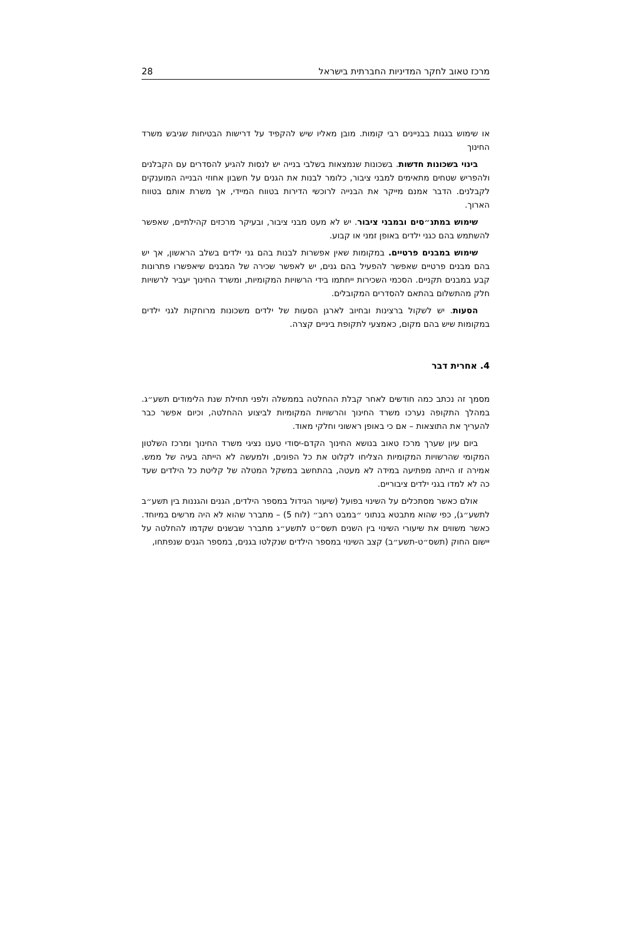מרכז טאוב לחקר המדיניות החברתית בישראל 28
או שימוש בגגות בבניינים רבי קומות. מובן מאליו שיש להקפיד על דרישות הבטיחות שגיבש משרד החינוך
בינוי בשכונות חדשות. בשכונות שנמצאות בשלבי בנייה יש לנסות להגיע להסדרים עם הקבלנים ולהפריש שטחים מתאימים למבני ציבור, כלומר לבנות את הגנים על חשבון אחוזי הבנייה המוענקים לקבלנים. הדבר אמנם מייקר את הבנייה לרוכשי הדירות בטווח המיידי, אך משרת אותם בטווח הארוך.
שימוש במתנ״סים ובמבני ציבור. יש לא מעט מבני ציבור, ובעיקר מרכזים קהילתיים, שאפשר להשתמש בהם כגני ילדים באופן זמני או קבוע.
שימוש במבנים פרטיים. במקומות שאין אפשרות לבנות בהם גני ילדים בשלב הראשון, אך יש בהם מבנים פרטיים שאפשר להפעיל בהם גנים, יש לאפשר שכירה של המבנים שיאפשרו פתרונות קבע במבנים תקניים. הסכמי השכירות ייחתמו בידי הרשויות המקומיות, ומשרד החינוך יעביר לרשויות חלק מהתשלום בהתאם להסדרים המקובלים.
הסעות. יש לשקול ברצינות ובחיוב לארגן הסעות של ילדים משכונות מרוחקות לגני ילדים במקומות שיש בהם מקום, כאמצעי לתקופת ביניים קצרה.
4. אחרית דבר
מסמך זה נכתב כמה חודשים לאחר קבלת ההחלטה בממשלה ולפני תחילת שנת הלימודים תשע״ג. במהלך התקופה נערכו משרד החינוך והרשויות המקומיות לביצוע ההחלטה, וכיום אפשר כבר להעריך את התוצאות – אם כי באופן ראשוני וחלקי מאוד.
ביום עיון שערך מרכז טאוב בנושא החינוך הקדם-יסודי טענו נציגי משרד החינוך ומרכז השלטון המקומי שהרשויות המקומיות הצליחו לקלוט את כל הפונים, ולמעשה לא הייתה בעיה של ממש. אמירה זו הייתה מפתיעה במידה לא מעטה, בהתחשב במשקל המטלה של קליטת כל הילדים שעד כה לא למדו בגני ילדים ציבוריים.
אולם כאשר מסתכלים על השינוי בפועל (שיעור הגידול במספר הילדים, הגנים והגננות בין תשע״ב לתשע״ג), כפי שהוא מתבטא בנתוני ״במבט רחב״ (לוח 5) – מתברר שהוא לא היה מרשים במיוחד. כאשר משווים את שיעורי השינוי בין השנים תשס״ט לתשע״ג מתברר שבשנים שקדמו להחלטה על יישום החוק (תשס״ט-תשע״ב) קצב השינוי במספר הילדים שנקלטו בגנים, במספר הגנים שנפתחו,